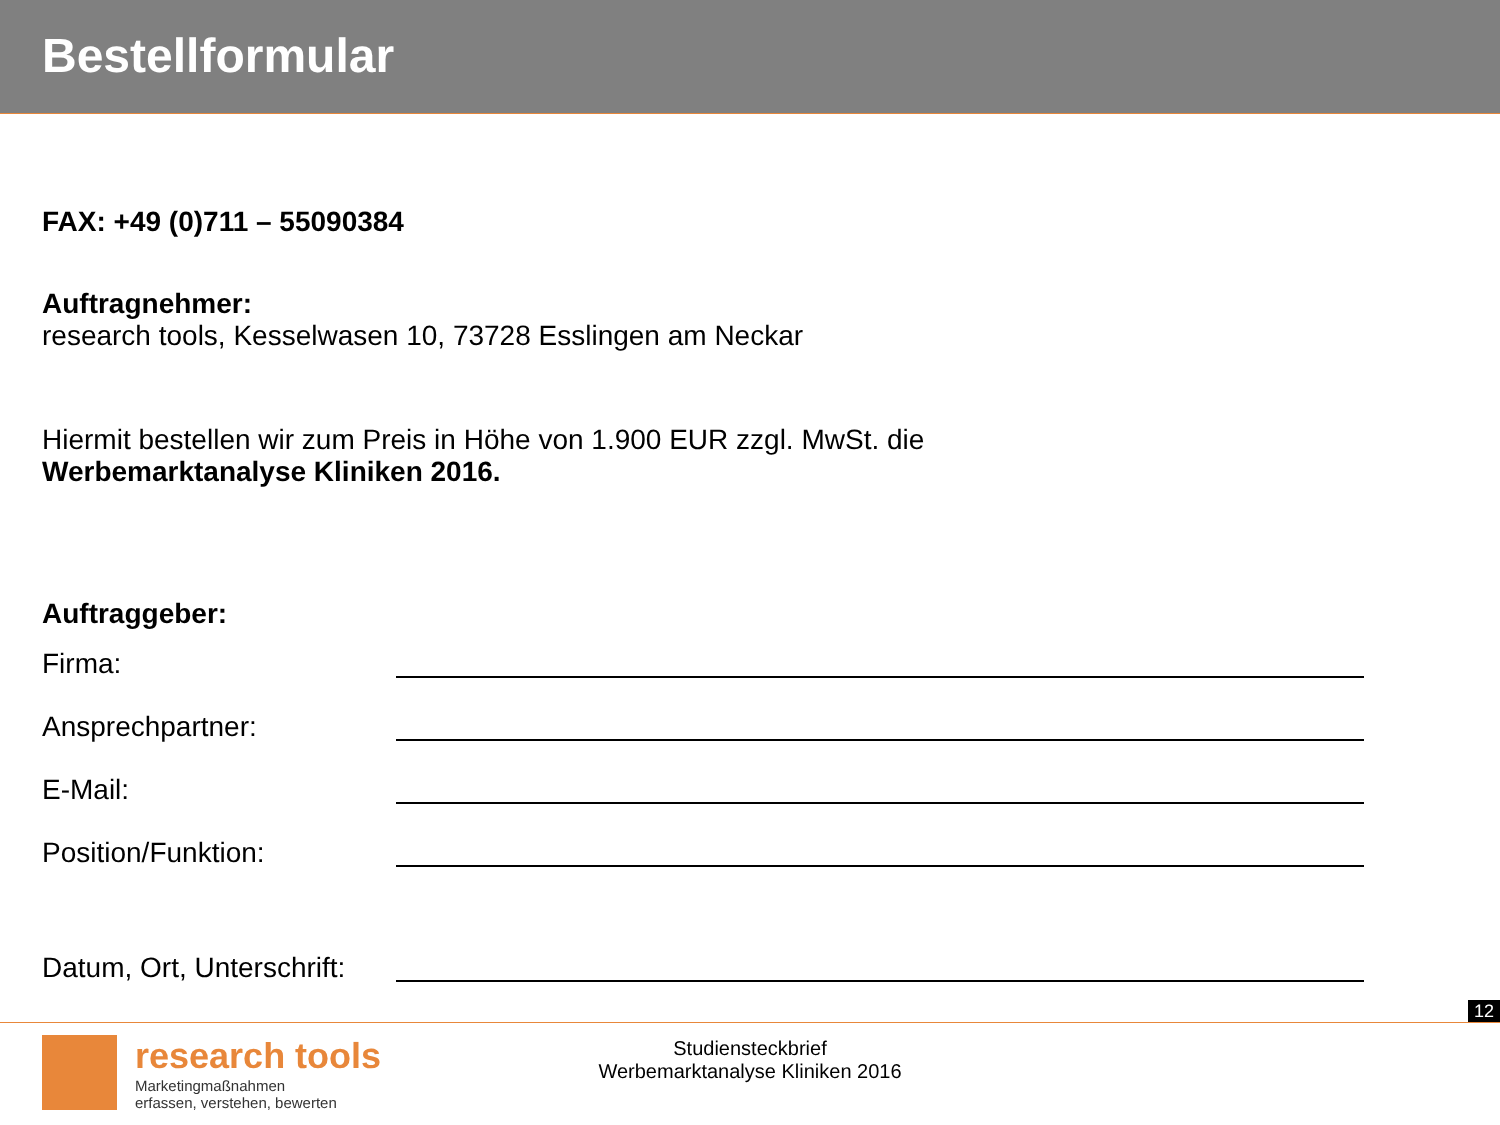Bestellformular
FAX: +49 (0)711 – 55090384
Auftragnehmer:
research tools, Kesselwasen 10, 73728 Esslingen am Neckar
Hiermit bestellen wir zum Preis in Höhe von 1.900 EUR zzgl. MwSt. die
Werbemarktanalyse Kliniken 2016.
Auftraggeber:
Firma:
Ansprechpartner:
E-Mail:
Position/Funktion:
Datum, Ort, Unterschrift:
12
research tools
Marketingmaßnahmen
erfassen, verstehen, bewerten
Studiensteckbrief
Werbemarktanalyse Kliniken 2016